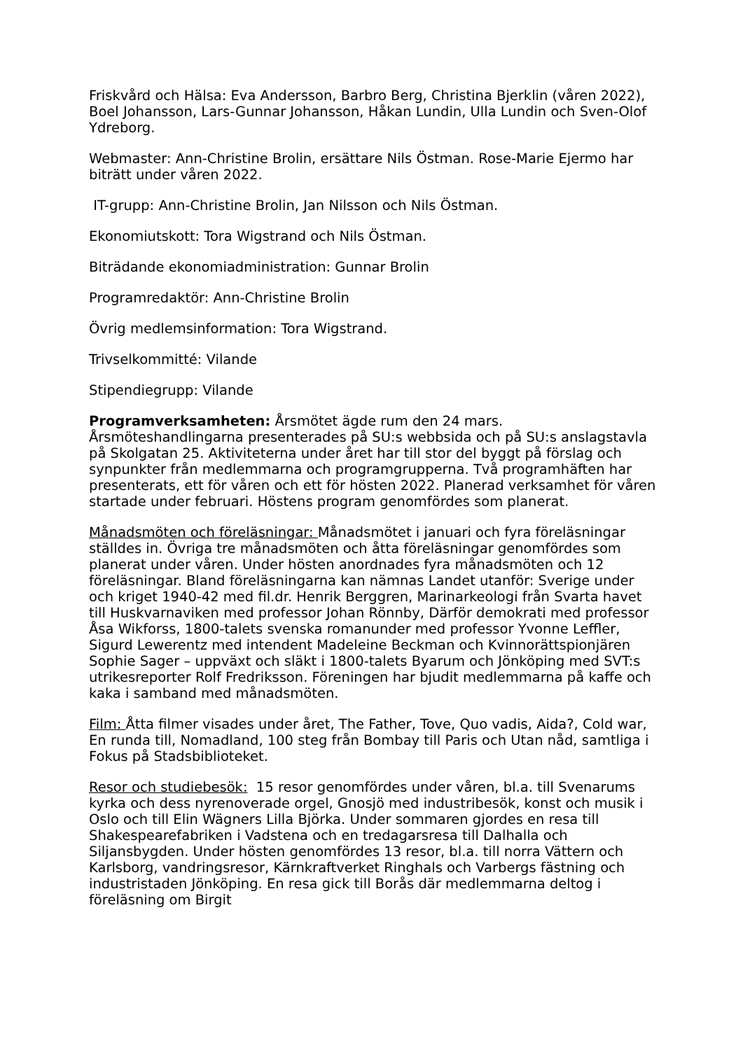Friskvård och Hälsa: Eva Andersson, Barbro Berg, Christina Bjerklin (våren 2022), Boel Johansson, Lars-Gunnar Johansson, Håkan Lundin, Ulla Lundin och Sven-Olof Ydreborg.
Webmaster: Ann-Christine Brolin, ersättare Nils Östman. Rose-Marie Ejermo har biträtt under våren 2022.
IT-grupp: Ann-Christine Brolin, Jan Nilsson och Nils Östman.
Ekonomiutskott: Tora Wigstrand och Nils Östman.
Biträdande ekonomiadministration: Gunnar Brolin
Programredaktör: Ann-Christine Brolin
Övrig medlemsinformation: Tora Wigstrand.
Trivselkommitté: Vilande
Stipendiegrupp: Vilande
Programverksamheten: Årsmötet ägde rum den 24 mars. Årsmöteshandlingarna presenterades på SU:s webbsida och på SU:s anslagstavla på Skolgatan 25. Aktiviteterna under året har till stor del byggt på förslag och synpunkter från medlemmarna och programgrupperna. Två programhäften har presenterats, ett för våren och ett för hösten 2022. Planerad verksamhet för våren startade under februari. Höstens program genomfördes som planerat.
Månadsmöten och föreläsningar: Månadsmötet i januari och fyra föreläsningar ställdes in. Övriga tre månadsmöten och åtta föreläsningar genomfördes som planerat under våren. Under hösten anordnades fyra månadsmöten och 12 föreläsningar. Bland föreläsningarna kan nämnas Landet utanför: Sverige under och kriget 1940-42 med fil.dr. Henrik Berggren, Marinarkeologi från Svarta havet till Huskvarnaviken med professor Johan Rönnby, Därför demokrati med professor Åsa Wikforss, 1800-talets svenska romanunder med professor Yvonne Leffler, Sigurd Lewerentz med intendent Madeleine Beckman och Kvinnorättspionjären Sophie Sager – uppväxt och släkt i 1800-talets Byarum och Jönköping med SVT:s utrikesreporter Rolf Fredriksson. Föreningen har bjudit medlemmarna på kaffe och kaka i samband med månadsmöten.
Film: Åtta filmer visades under året, The Father, Tove, Quo vadis, Aida?, Cold war, En runda till, Nomadland, 100 steg från Bombay till Paris och Utan nåd, samtliga i Fokus på Stadsbiblioteket.
Resor och studiebesök: 15 resor genomfördes under våren, bl.a. till Svenarums kyrka och dess nyrenoverade orgel, Gnosjö med industribesök, konst och musik i Oslo och till Elin Wägners Lilla Björka. Under sommaren gjordes en resa till Shakespearefabriken i Vadstena och en tredagarsresa till Dalhalla och Siljansbygden. Under hösten genomfördes 13 resor, bl.a. till norra Vättern och Karlsborg, vandringsresor, Kärnkraftverket Ringhals och Varbergs fästning och industristaden Jönköping. En resa gick till Borås där medlemmarna deltog i föreläsning om Birgit